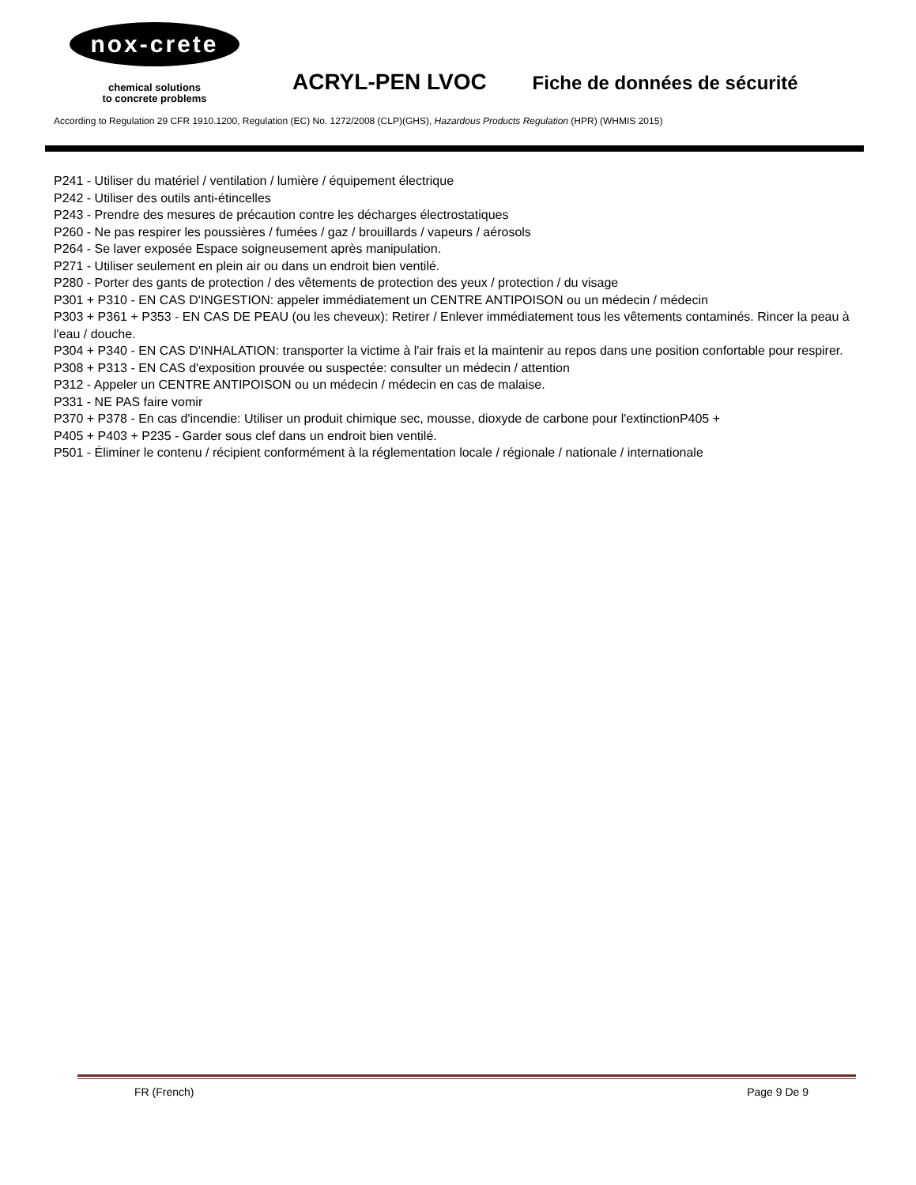nox-crete
chemical solutions
to concrete problems
ACRYL-PEN LVOC Fiche de données de sécurité
According to Regulation 29 CFR 1910.1200, Regulation (EC) No. 1272/2008 (CLP)(GHS), Hazardous Products Regulation (HPR) (WHMIS 2015)
P241 - Utiliser du matériel / ventilation / lumière / équipement électrique
P242 - Utiliser des outils anti-étincelles
P243 - Prendre des mesures de précaution contre les décharges électrostatiques
P260 - Ne pas respirer les poussières / fumées / gaz / brouillards / vapeurs / aérosols
P264 - Se laver exposée Espace soigneusement après manipulation.
P271 - Utiliser seulement en plein air ou dans un endroit bien ventilé.
P280 - Porter des gants de protection / des vêtements de protection des yeux / protection / du visage
P301 + P310 - EN CAS D'INGESTION: appeler immédiatement un CENTRE ANTIPOISON ou un médecin / médecin
P303 + P361 + P353 - EN CAS DE PEAU (ou les cheveux): Retirer / Enlever immédiatement tous les vêtements contaminés. Rincer la peau à l'eau / douche.
P304 + P340 - EN CAS D'INHALATION: transporter la victime à l'air frais et la maintenir au repos dans une position confortable pour respirer.
P308 + P313 - EN CAS d'exposition prouvée ou suspectée: consulter un médecin / attention
P312 - Appeler un CENTRE ANTIPOISON ou un médecin / médecin en cas de malaise.
P331 - NE PAS faire vomir
P370 + P378 - En cas d'incendie: Utiliser un produit chimique sec, mousse, dioxyde de carbone pour l'extinctionP405 +
P405 + P403 + P235 - Garder sous clef dans un endroit bien ventilé.
P501 - Éliminer le contenu / récipient conformément à la réglementation locale / régionale / nationale / internationale
FR (French) Page 9 De 9